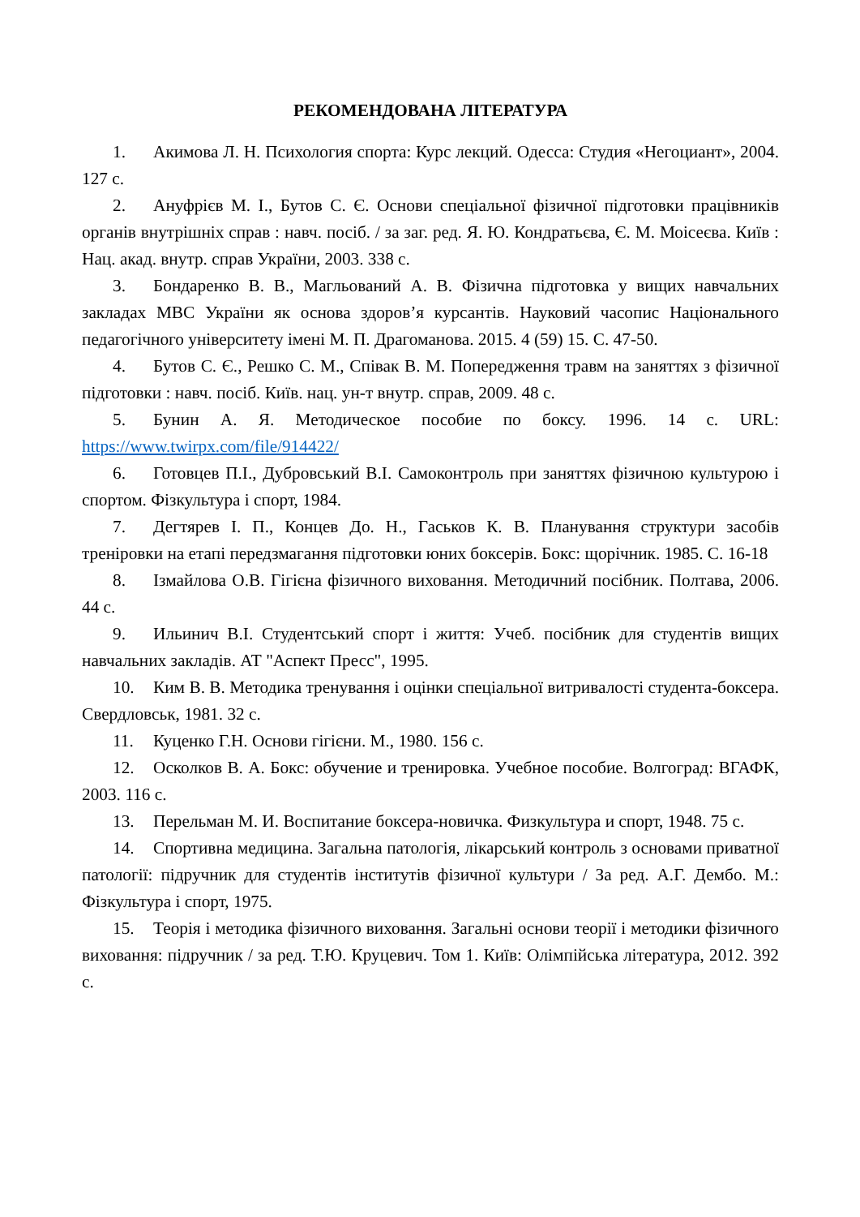РЕКОМЕНДОВАНА ЛІТЕРАТУРА
1. Акимова Л. Н. Психология спорта: Курс лекций. Одесса: Студия «Негоциант», 2004. 127 с.
2. Ануфрієв М. І., Бутов С. Є. Основи спеціальної фізичної підготовки працівників органів внутрішніх справ : навч. посіб. / за заг. ред. Я. Ю. Кондратьєва, Є. М. Моісеєва. Київ : Нац. акад. внутр. справ України, 2003. 338 с.
3. Бондаренко В. В., Магльований А. В. Фізична підготовка у вищих навчальних закладах МВС України як основа здоров’я курсантів. Науковий часопис Національного педагогічного університету імені М. П. Драгоманова. 2015. 4 (59) 15. С. 47-50.
4. Бутов С. Є., Решко С. М., Співак В. М. Попередження травм на заняттях з фізичної підготовки : навч. посіб. Київ. нац. ун-т внутр. справ, 2009. 48 с.
5. Бунин А. Я. Методическое пособие по боксу. 1996. 14 с. URL: https://www.twirpx.com/file/914422/
6. Готовцев П.І., Дубровський В.І. Самоконтроль при заняттях фізичною культурою і спортом. Фізкультура і спорт, 1984.
7. Дегтярев І. П., Концев До. Н., Гаськов К. В. Планування структури засобів треніровки на етапі передзмагання підготовки юних боксерів. Бокс: щорічник. 1985. С. 16-18
8. Ізмайлова О.В. Гігієна фізичного виховання. Методичний посібник. Полтава, 2006. 44 с.
9. Ильинич В.І. Студентський спорт і життя: Учеб. посібник для студентів вищих навчальних закладів. АТ "Аспект Пресс", 1995.
10. Ким В. В. Методика тренування і оцінки спеціальної витривалості студента-боксера. Свердловськ, 1981. 32 с.
11. Куценко Г.Н. Основи гігієни. М., 1980. 156 с.
12. Осколков В. А. Бокс: обучение и тренировка. Учебное пособие. Волгоград: ВГАФК, 2003. 116 с.
13. Перельман М. И. Воспитание боксера-новичка. Физкультура и спорт, 1948. 75 с.
14. Спортивна медицина. Загальна патологія, лікарський контроль з основами приватної патології: підручник для студентів інститутів фізичної культури / За ред. А.Г. Дембо. М.: Фізкультура і спорт, 1975.
15. Теорія і методика фізичного виховання. Загальні основи теорії і методики фізичного виховання: підручник / за ред. Т.Ю. Круцевич. Том 1. Київ: Олімпійська література, 2012. 392 с.